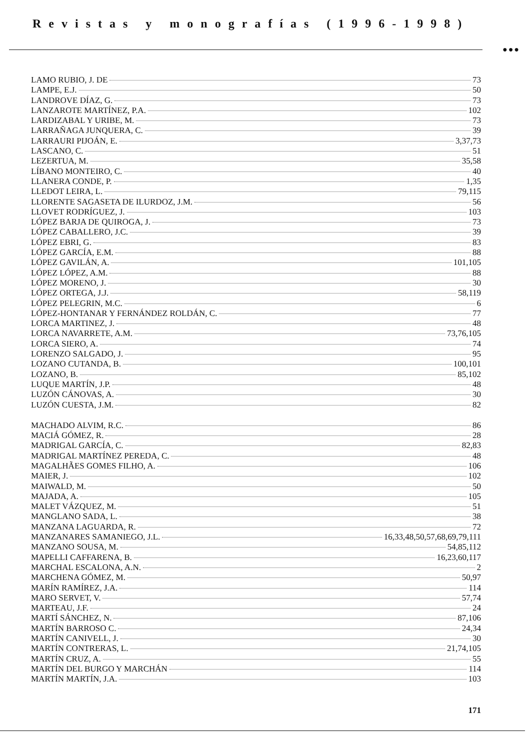Revistas y monografías (1996-1998)
●●●
LAMO RUBIO, J. DE 73
LAMPE, E.J. 50
LANDROVE DÍAZ, G. 73
LANZAROTE MARTÍNEZ, P.A. 102
LARDIZABAL Y URIBE, M. 73
LARRAÑAGA JUNQUERA, C. 39
LARRAURI PIJOÁN, E. 3,37,73
LASCANO, C. 51
LEZERTUA, M. 35,58
LÍBANO MONTEIRO, C. 40
LLANERA CONDE, P. 1,35
LLEDOT LEIRA, L. 79,115
LLORENTE SAGASETA DE ILURDOZ, J.M. 56
LLOVET RODRÍGUEZ, J. 103
LÓPEZ BARJA DE QUIROGA, J. 73
LÓPEZ CABALLERO, J.C. 39
LÓPEZ EBRI, G. 83
LÓPEZ GARCÍA, E.M. 88
LÓPEZ GAVILÁN, A. 101,105
LÓPEZ LÓPEZ, A.M. 88
LÓPEZ MORENO, J. 30
LÓPEZ ORTEGA, J.J. 58,119
LÓPEZ PELEGRIN, M.C. 6
LÓPEZ-HONTANAR Y FERNÁNDEZ ROLDÁN, C. 77
LORCA MARTINEZ, J. 48
LORCA NAVARRETE, A.M. 73,76,105
LORCA SIERO, A. 74
LORENZO SALGADO, J. 95
LOZANO CUTANDA, B. 100,101
LOZANO, B. 85,102
LUQUE MARTÍN, J.P. 48
LUZÓN CÁNOVAS, A. 30
LUZÓN CUESTA, J.M. 82
MACHADO ALVIM, R.C. 86
MACIÁ GÓMEZ, R. 28
MADRIGAL GARCÍA, C. 82,83
MADRIGAL MARTÍNEZ PEREDA, C. 48
MAGALHÃES GOMES FILHO, A. 106
MAIER, J. 102
MAIWALD, M. 50
MAJADA, A. 105
MALET VÁZQUEZ, M. 51
MANGLANO SADA, L. 38
MANZANA LAGUARDA, R. 72
MANZANARES SAMANIEGO, J.L. 16,33,48,50,57,68,69,79,111
MANZANO SOUSA, M. 54,85,112
MAPELLI CAFFARENA, B. 16,23,60,117
MARCHAL ESCALONA, A.N. 2
MARCHENA GÓMEZ, M. 50,97
MARÍN RAMÍREZ, J.A. 114
MARO SERVET, V. 57,74
MARTEAU, J.F. 24
MARTÍ SÁNCHEZ, N. 87,106
MARTÍN BARROSO C. 24,34
MARTÍN CANIVELL, J. 30
MARTÍN CONTRERAS, L. 21,74,105
MARTÍN CRUZ, A. 55
MARTÍN DEL BURGO Y MARCHÁN 114
MARTÍN MARTÍN, J.A. 103
171